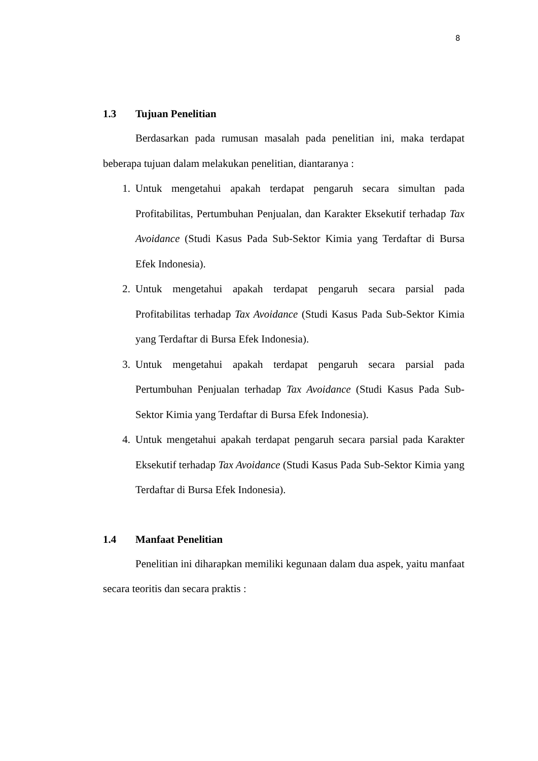8
1.3 Tujuan Penelitian
Berdasarkan pada rumusan masalah pada penelitian ini, maka terdapat beberapa tujuan dalam melakukan penelitian, diantaranya :
1. Untuk mengetahui apakah terdapat pengaruh secara simultan pada Profitabilitas, Pertumbuhan Penjualan, dan Karakter Eksekutif terhadap Tax Avoidance (Studi Kasus Pada Sub-Sektor Kimia yang Terdaftar di Bursa Efek Indonesia).
2. Untuk mengetahui apakah terdapat pengaruh secara parsial pada Profitabilitas terhadap Tax Avoidance (Studi Kasus Pada Sub-Sektor Kimia yang Terdaftar di Bursa Efek Indonesia).
3. Untuk mengetahui apakah terdapat pengaruh secara parsial pada Pertumbuhan Penjualan terhadap Tax Avoidance (Studi Kasus Pada Sub-Sektor Kimia yang Terdaftar di Bursa Efek Indonesia).
4. Untuk mengetahui apakah terdapat pengaruh secara parsial pada Karakter Eksekutif terhadap Tax Avoidance (Studi Kasus Pada Sub-Sektor Kimia yang Terdaftar di Bursa Efek Indonesia).
1.4 Manfaat Penelitian
Penelitian ini diharapkan memiliki kegunaan dalam dua aspek, yaitu manfaat secara teoritis dan secara praktis :